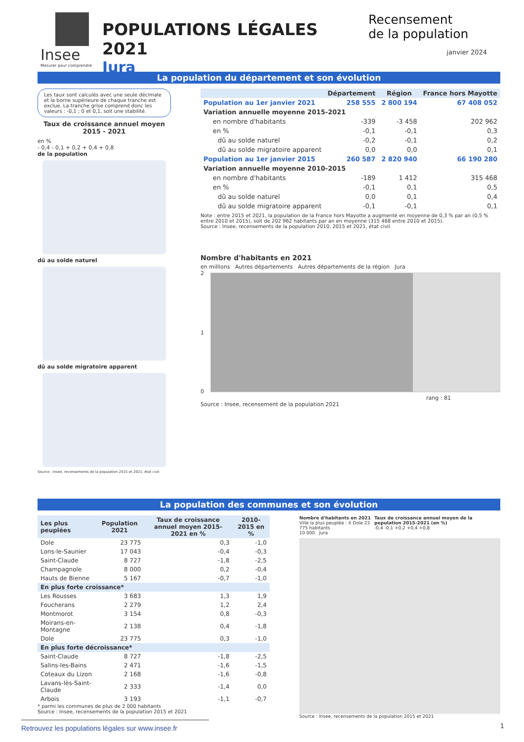Insee
Mesurer pour comprendre
POPULATIONS LÉGALES 2021
Jura
Recensement
de la population
janvier 2024
La population du département et son évolution
Les taux sont calculés avec une seule décimale et la borne supérieure de chaque tranche est exclue. La tranche grise comprend donc les valeurs : -0,1 ; 0 et 0,1, soit une stabilité.
Taux de croissance annuel moyen
2015 - 2021
en %
- 0,4 - 0,1 + 0,2 + 0,4 + 0,8
de la population
dû au solde naturel
dû au solde migratoire apparent
Source : Insee, recensements de la population 2015 et 2021, état civil
| | Département | Région | France hors Mayotte |
| --- | --- | --- | --- |
| Population au 1er janvier 2021 | 258 555 | 2 800 194 | 67 408 052 |
| Variation annuelle moyenne 2015-2021 | | | |
| en nombre d'habitants | -339 | -3 458 | 202 962 |
| en % | -0,1 | -0,1 | 0,3 |
| dû au solde naturel | -0,2 | -0,1 | 0,2 |
| dû au solde migratoire apparent | 0,0 | 0,0 | 0,1 |
| Population au 1er janvier 2015 | 260 587 | 2 820 940 | 66 190 280 |
| Variation annuelle moyenne 2010-2015 | | | |
| en nombre d'habitants | -189 | 1 412 | 315 468 |
| en % | -0,1 | 0,1 | 0,5 |
| dû au solde naturel | 0,0 | 0,1 | 0,4 |
| dû au solde migratoire apparent | -0,1 | -0,1 | 0,1 |
Note : entre 2015 et 2021, la population de la France hors Mayotte a augmenté en moyenne de 0,3 % par an (0,5 % entre 2010 et 2015), soit de 202 962 habitants par an en moyenne (315 468 entre 2010 et 2015).
Source : Insee, recensements de la population 2010, 2015 et 2021, état civil
Nombre d'habitants en 2021
en millions Autres départements Autres départements de la région Jura
2
1
0
rang : 81
Source : Insee, recensement de la population 2021
La population des communes et son évolution
| Les plus peuplées | Population 2021 | Taux de croissance annuel moyen 2015-2021 en % | 2010-2015 en % |
| --- | --- | --- | --- |
| Dole | 23 775 | 0,3 | -1,0 |
| Lons-le-Saunier | 17 043 | -0,4 | -0,3 |
| Saint-Claude | 8 727 | -1,8 | -2,5 |
| Champagnole | 8 000 | 0,2 | -0,4 |
| Hauts de Bienne | 5 167 | -0,7 | -1,0 |
| En plus forte croissance* | | | |
| Les Rousses | 3 683 | 1,3 | 1,9 |
| Foucherans | 2 279 | 1,2 | 2,4 |
| Montmorot | 3 154 | 0,8 | -0,3 |
| Moirans-en-Montagne | 2 138 | 0,4 | -1,8 |
| Dole | 23 775 | 0,3 | -1,0 |
| En plus forte décroissance* | | | |
| Saint-Claude | 8 727 | -1,8 | -2,5 |
| Salins-les-Bains | 2 471 | -1,6 | -1,5 |
| Coteaux du Lizon | 2 168 | -1,6 | -0,8 |
| Lavans-lès-Saint-Claude | 2 333 | -1,4 | 0,0 |
| Arbois | 3 193 | -1,1 | -0,7 |
* parmi les communes de plus de 2 000 habitants
Source : Insee, recensements de la population 2015 et 2021
Nombre d'habitants en 2021
Ville la plus peuplée : X Dole 23 775 habitants
10 000 Jura
Taux de croissance annuel moyen de la population 2015-2021 (en %)
-0,4 -0,1 +0,2 +0,4 +0,8
Source : Insee, recensements de la population 2015 et 2021
Retrouvez les populations légales sur www.insee.fr
1